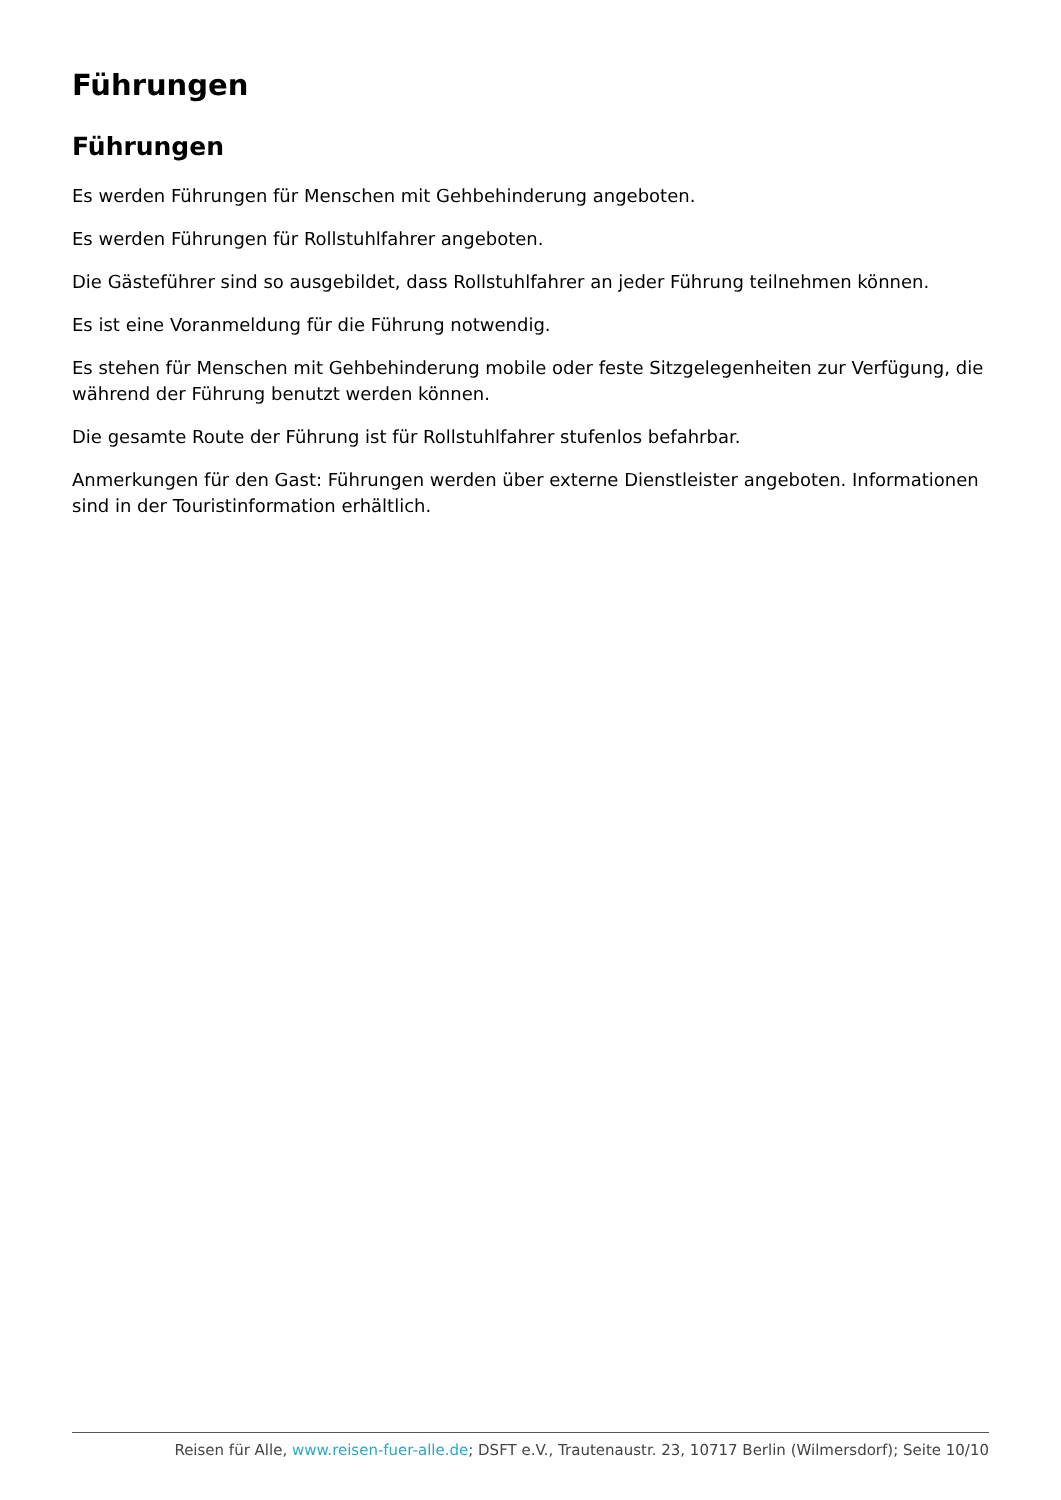Führungen
Führungen
Es werden Führungen für Menschen mit Gehbehinderung angeboten.
Es werden Führungen für Rollstuhlfahrer angeboten.
Die Gästeführer sind so ausgebildet, dass Rollstuhlfahrer an jeder Führung teilnehmen können.
Es ist eine Voranmeldung für die Führung notwendig.
Es stehen für Menschen mit Gehbehinderung mobile oder feste Sitzgelegenheiten zur Verfügung, die während der Führung benutzt werden können.
Die gesamte Route der Führung ist für Rollstuhlfahrer stufenlos befahrbar.
Anmerkungen für den Gast: Führungen werden über externe Dienstleister angeboten. Informationen sind in der Touristinformation erhältlich.
Reisen für Alle, www.reisen-fuer-alle.de; DSFT e.V., Trautenaustr. 23, 10717 Berlin (Wilmersdorf); Seite 10/10